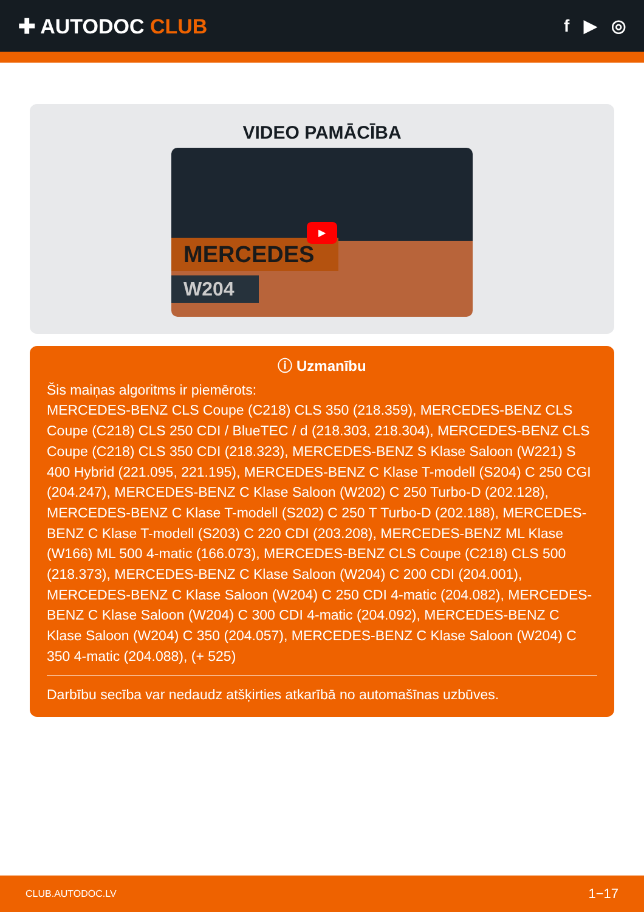✚ AUTODOC CLUB
f ▶ ◎
VIDEO PAMĀCĪBA
MERCEDES
W204
▶
ⓘ Uzmanību
Šis maiņas algoritms ir piemērots:
MERCEDES-BENZ CLS Coupe (C218) CLS 350 (218.359), MERCEDES-BENZ CLS Coupe (C218) CLS 250 CDI / BlueTEC / d (218.303, 218.304), MERCEDES-BENZ CLS Coupe (C218) CLS 350 CDI (218.323), MERCEDES-BENZ S Klase Saloon (W221) S 400 Hybrid (221.095, 221.195), MERCEDES-BENZ C Klase T-modell (S204) C 250 CGI (204.247), MERCEDES-BENZ C Klase Saloon (W202) C 250 Turbo-D (202.128), MERCEDES-BENZ C Klase T-modell (S202) C 250 T Turbo-D (202.188), MERCEDES-BENZ C Klase T-modell (S203) C 220 CDI (203.208), MERCEDES-BENZ ML Klase (W166) ML 500 4-matic (166.073), MERCEDES-BENZ CLS Coupe (C218) CLS 500 (218.373), MERCEDES-BENZ C Klase Saloon (W204) C 200 CDI (204.001), MERCEDES-BENZ C Klase Saloon (W204) C 250 CDI 4-matic (204.082), MERCEDES-BENZ C Klase Saloon (W204) C 300 CDI 4-matic (204.092), MERCEDES-BENZ C Klase Saloon (W204) C 350 (204.057), MERCEDES-BENZ C Klase Saloon (W204) C 350 4-matic (204.088), (+ 525)
Darbību secība var nedaudz atšķirties atkarībā no automašīnas uzbūves.
CLUB.AUTODOC.LV 1−17